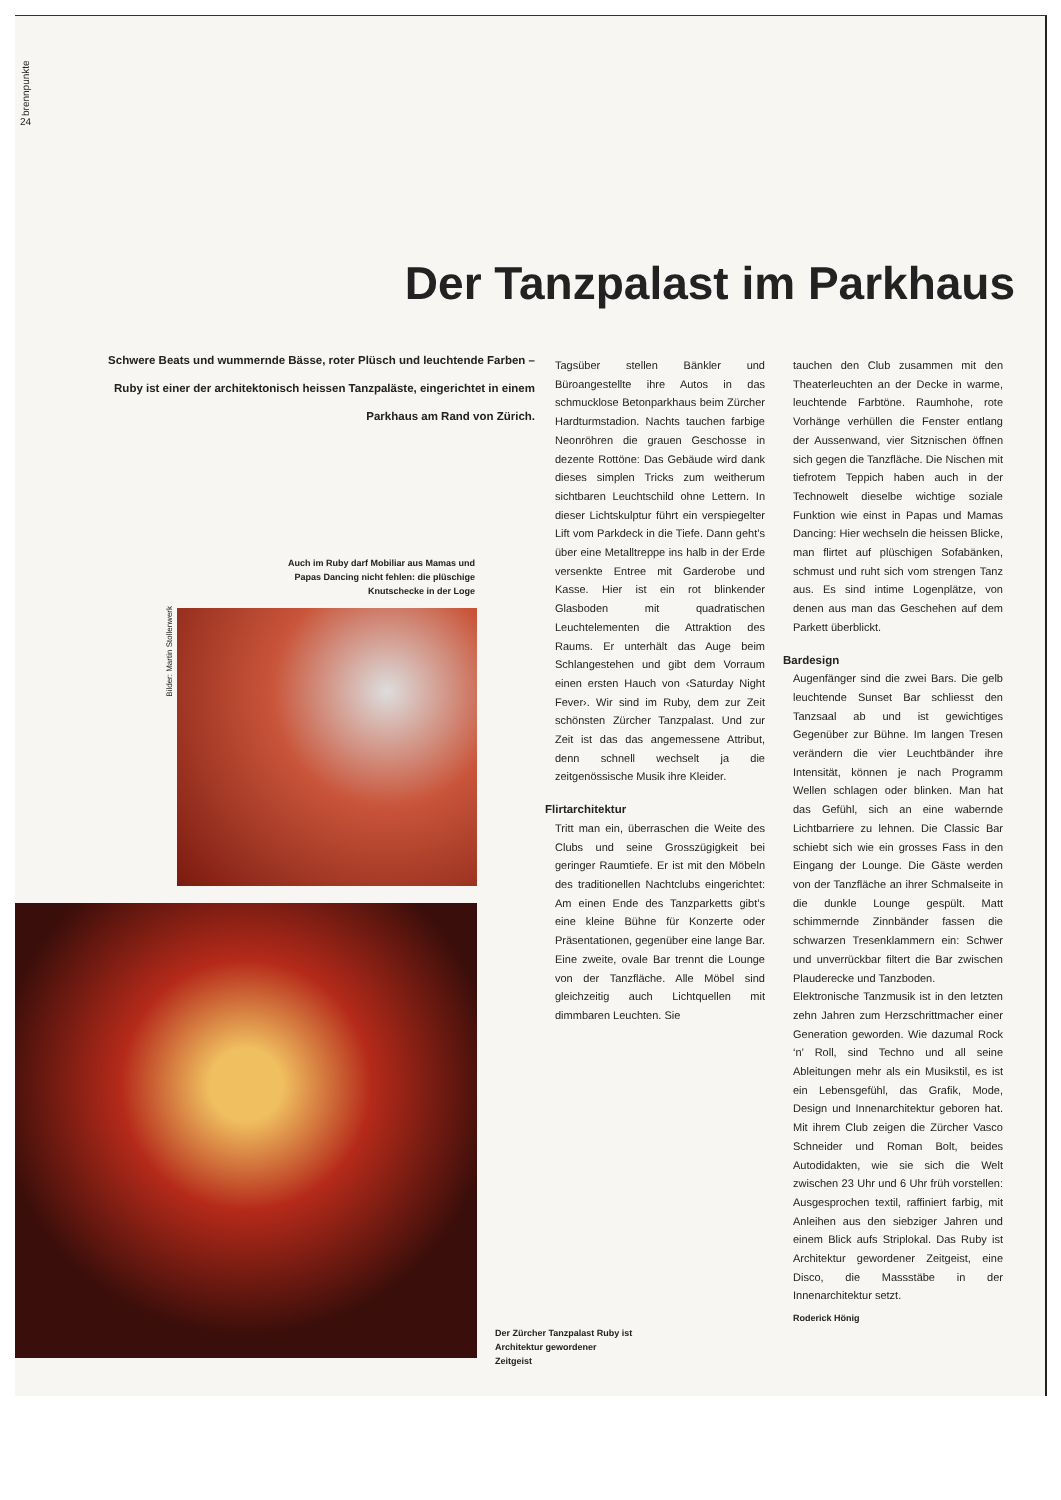brennpunkte
24
Der Tanzpalast im Parkhaus
Schwere Beats und wummernde Bässe, roter Plüsch und leuchtende Farben – Ruby ist einer der architektonisch heissen Tanzpaläste, eingerichtet in einem Parkhaus am Rand von Zürich.
Tagsüber stellen Bänkler und Büroangestellte ihre Autos in das schmucklose Betonparkhaus beim Zürcher Hardturmstadion. Nachts tauchen farbige Neonröhren die grauen Geschosse in dezente Rottöne: Das Gebäude wird dank dieses simplen Tricks zum weitherum sichtbaren Leuchtschild ohne Lettern. In dieser Lichtskulptur führt ein verspiegelter Lift vom Parkdeck in die Tiefe. Dann geht’s über eine Metalltreppe ins halb in der Erde versenkte Entree mit Garderobe und Kasse. Hier ist ein rot blinkender Glasboden mit quadratischen Leuchtelementen die Attraktion des Raums. Er unterhält das Auge beim Schlangestehen und gibt dem Vorraum einen ersten Hauch von ‹Saturday Night Fever›. Wir sind im Ruby, dem zur Zeit schönsten Zürcher Tanzpalast. Und zur Zeit ist das das angemessene Attribut, denn schnell wechselt ja die zeitgenössische Musik ihre Kleider.
Flirtarchitektur
Tritt man ein, überraschen die Weite des Clubs und seine Grosszügigkeit bei geringer Raumtiefe. Er ist mit den Möbeln des traditionellen Nachtclubs eingerichtet: Am einen Ende des Tanzparketts gibt’s eine kleine Bühne für Konzerte oder Präsentationen, gegenüber eine lange Bar. Eine zweite, ovale Bar trennt die Lounge von der Tanzfläche. Alle Möbel sind gleichzeitig auch Lichtquellen mit dimmbaren Leuchten. Sie
tauchen den Club zusammen mit den Theaterleuchten an der Decke in warme, leuchtende Farbtöne. Raumhohe, rote Vorhänge verhüllen die Fenster entlang der Aussenwand, vier Sitznischen öffnen sich gegen die Tanzfläche. Die Nischen mit tiefrotem Teppich haben auch in der Technowelt dieselbe wichtige soziale Funktion wie einst in Papas und Mamas Dancing: Hier wechseln die heissen Blicke, man flirtet auf plüschigen Sofabänken, schmust und ruht sich vom strengen Tanz aus. Es sind intime Logenplätze, von denen aus man das Geschehen auf dem Parkett überblickt.
Bardesign
Augenfänger sind die zwei Bars. Die gelb leuchtende Sunset Bar schliesst den Tanzsaal ab und ist gewichtiges Gegenüber zur Bühne. Im langen Tresen verändern die vier Leuchtbänder ihre Intensität, können je nach Programm Wellen schlagen oder blinken. Man hat das Gefühl, sich an eine wabernde Lichtbarriere zu lehnen. Die Classic Bar schiebt sich wie ein grosses Fass in den Eingang der Lounge. Die Gäste werden von der Tanzfläche an ihrer Schmalseite in die dunkle Lounge gespült. Matt schimmernde Zinnbänder fassen die schwarzen Tresenklammern ein: Schwer und unverrückbar filtert die Bar zwischen Plauderecke und Tanzboden.
Elektronische Tanzmusik ist in den letzten zehn Jahren zum Herzschrittmacher einer Generation geworden. Wie dazumal Rock ‘n’ Roll, sind Techno und all seine Ableitungen mehr als ein Musikstil, es ist ein Lebensgefühl, das Grafik, Mode, Design und Innenarchitektur geboren hat. Mit ihrem Club zeigen die Zürcher Vasco Schneider und Roman Bolt, beides Autodidakten, wie sie sich die Welt zwischen 23 Uhr und 6 Uhr früh vorstellen: Ausgesprochen textil, raffiniert farbig, mit Anleihen aus den siebziger Jahren und einem Blick aufs Striplokal. Das Ruby ist Architektur gewordener Zeitgeist, eine Disco, die Massstäbe in der Innenarchitektur setzt.
Roderick Hönig
Auch im Ruby darf Mobiliar aus Mamas und Papas Dancing nicht fehlen: die plüschige Knutschecke in der Loge
Bilder: Martin Stollenwerk
Der Zürcher Tanzpalast Ruby ist Architektur gewordener Zeitgeist